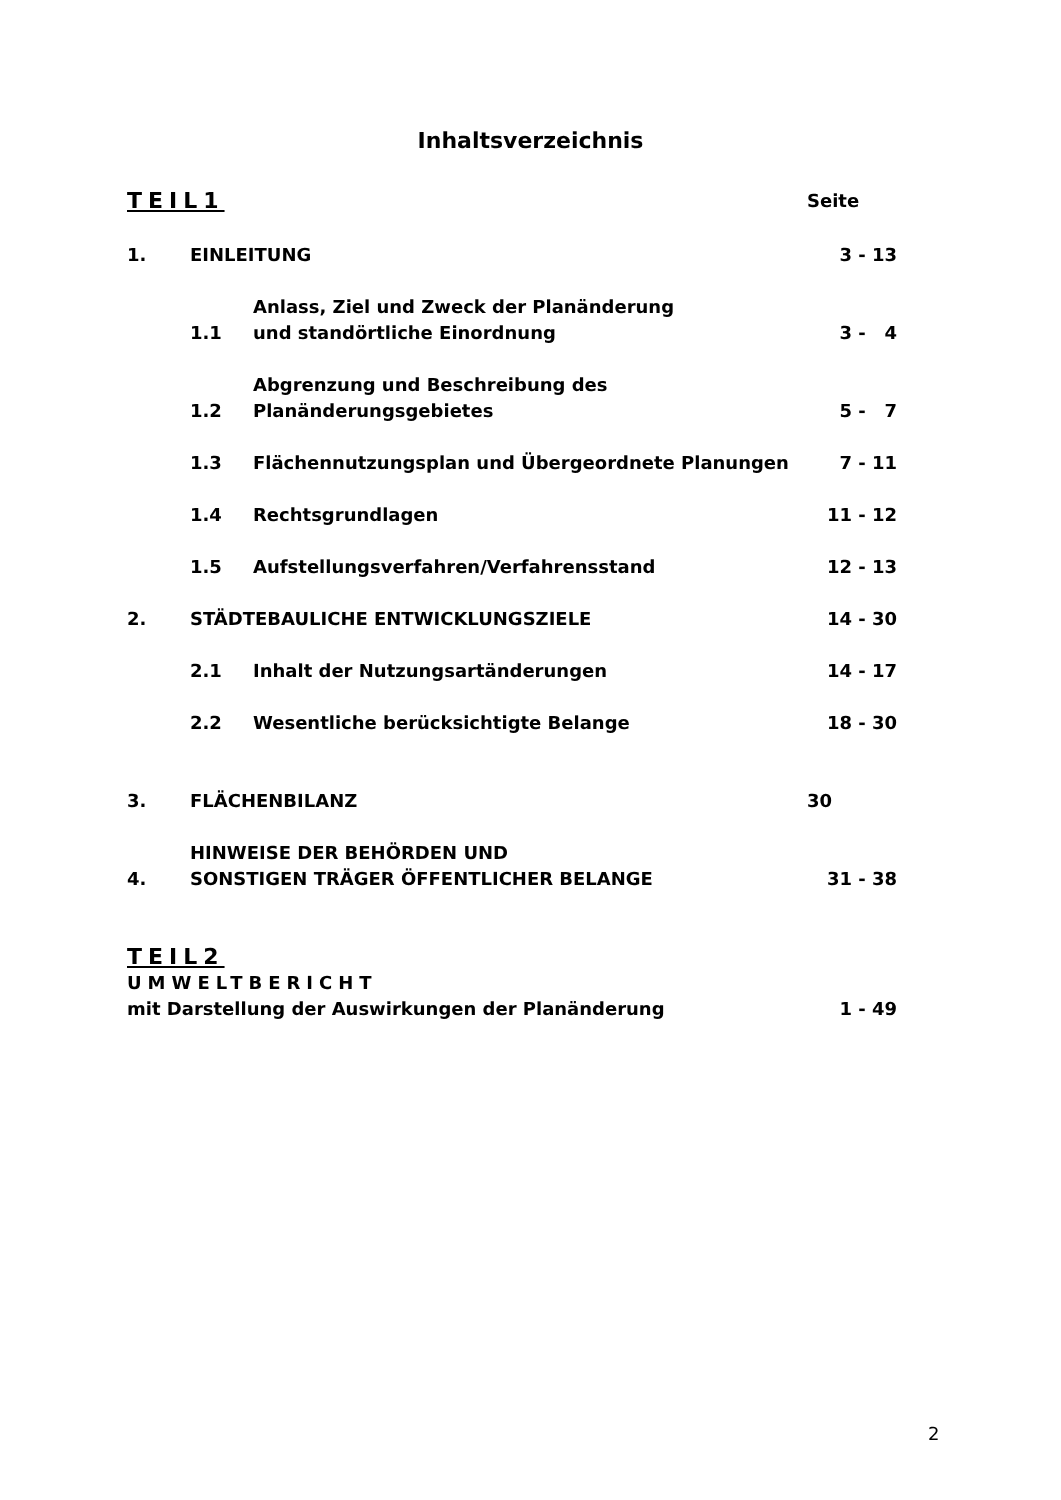Inhaltsverzeichnis
TEIL1
Seite
1.
EINLEITUNG
3 - 13
1.1
Anlass, Ziel und Zweck der Planänderung
und standörtliche Einordnung
3 - 4
1.2
Abgrenzung und Beschreibung des
Planänderungsgebietes
5 - 7
1.3
Flächennutzungsplan und Übergeordnete Planungen
7 - 11
1.4
Rechtsgrundlagen
11 - 12
1.5
Aufstellungsverfahren/Verfahrensstand
12 - 13
2.
STÄDTEBAULICHE ENTWICKLUNGSZIELE
14 - 30
2.1
Inhalt der Nutzungsartänderungen
14 - 17
2.2
Wesentliche berücksichtigte Belange
18 - 30
3.
FLÄCHENBILANZ
30
4.
HINWEISE DER BEHÖRDEN UND
SONSTIGEN TRÄGER ÖFFENTLICHER BELANGE
31 - 38
TEIL2
UMWELTBERICHT
mit Darstellung der Auswirkungen der Planänderung
1 - 49
2